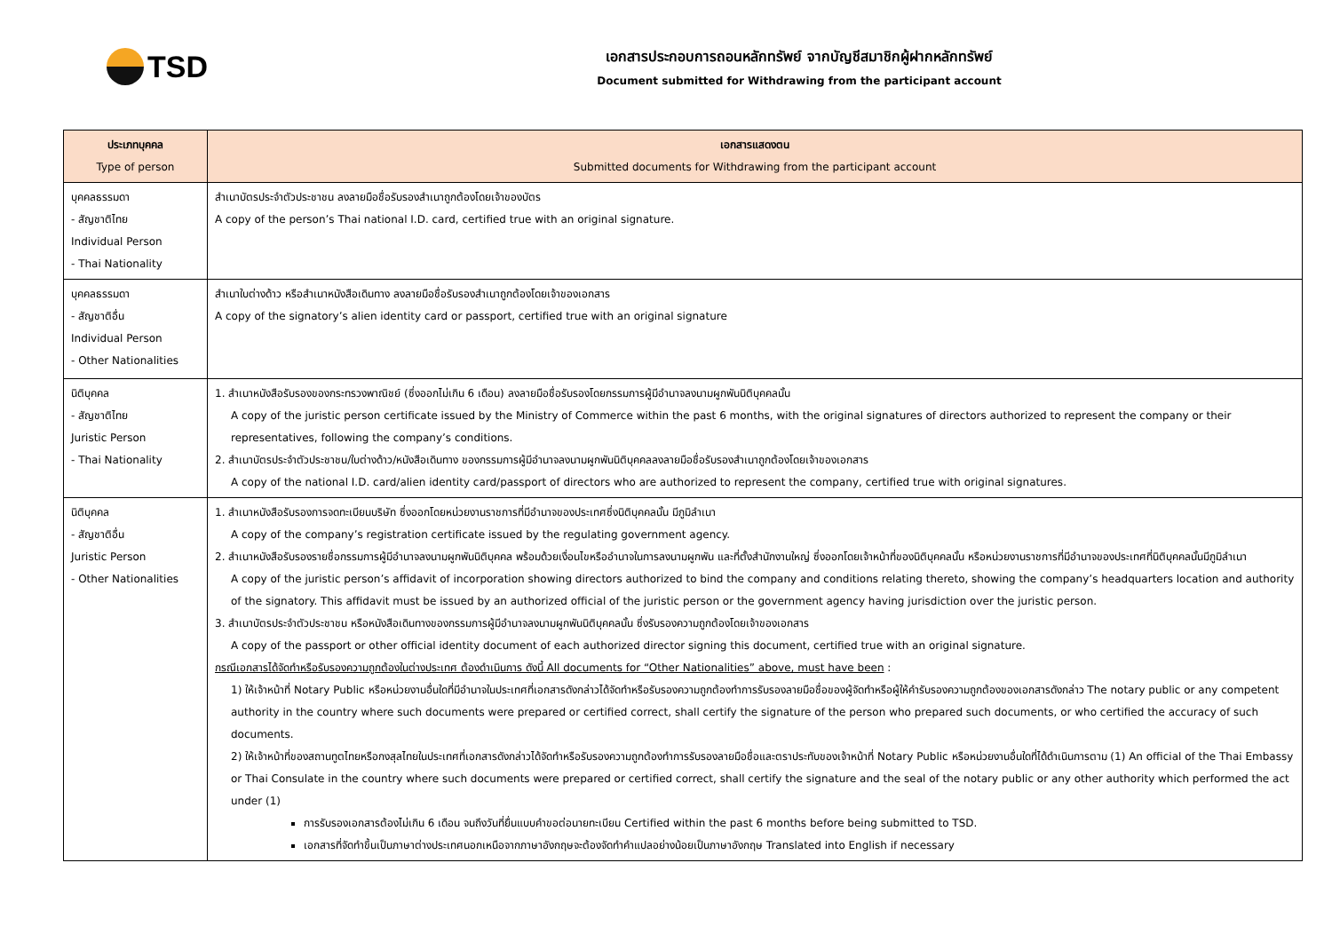TSD
เอกสารประกอบการถอนหลักทรัพย์ จากบัญชีสมาชิกผู้ฝากหลักทรัพย์
Document submitted for Withdrawing from the participant account
| ประเภทบุคคล Type of person | เอกสารแสดงตน Submitted documents for Withdrawing from the participant account |
| --- | --- |
| บุคคลธรรมดา - สัญชาติไทย Individual Person - Thai Nationality | สำเนาบัตรประจำตัวประชาชน ลงลายมือชื่อรับรองสำเนาถูกต้องโดยเจ้าของบัตร A copy of the person’s Thai national I.D. card, certified true with an original signature. |
| บุคคลธรรมดา - สัญชาติอื่น Individual Person - Other Nationalities | สำเนาใบต่างด้าว หรือสำเนาหนังสือเดินทาง ลงลายมือชื่อรับรองสำเนาถูกต้องโดยเจ้าของเอกสาร A copy of the signatory’s alien identity card or passport, certified true with an original signature |
| นิติบุคคล - สัญชาติไทย Juristic Person - Thai Nationality | 1. สำเนาหนังสือรับรองของกระทรวงพาณิชย์ (ซึ่งออกไม่เกิน 6 เดือน) ลงลายมือชื่อรับรองโดยกรรมการผู้มีอำนาจลงนามผูกพันนิติบุคคลนั้น A copy of the juristic person certificate issued by the Ministry of Commerce within the past 6 months, with the original signatures of directors authorized to represent the company or their representatives, following the company’s conditions. 2. สำเนาบัตรประจำตัวประชาชน/ใบต่างด้าว/หนังสือเดินทาง ของกรรมการผู้มีอำนาจลงนามผูกพันนิติบุคคลลงลายมือชื่อรับรองสำเนาถูกต้องโดยเจ้าของเอกสาร A copy of the national I.D. card/alien identity card/passport of directors who are authorized to represent the company, certified true with original signatures. |
| นิติบุคคล - สัญชาติอื่น Juristic Person - Other Nationalities | 1. สำเนาหนังสือรับรองการจดทะเบียนบริษัท ซึ่งออกโดยหน่วยงานราชการที่มีอำนาจของประเทศซึ่งนิติบุคคลนั้น มีภูมิลำเนา A copy of the company’s registration certificate issued by the regulating government agency. 2. สำเนาหนังสือรับรองรายชื่อกรรมการผู้มีอำนาจลงนามผูกพันนิติบุคคล พร้อมด้วยเงื่อนไขหรืออำนาจในการลงนามผูกพัน และที่ตั้งสำนักงานใหญ่ ซึ่งออกโดยเจ้าหน้าที่ของนิติบุคคลนั้น หรือหน่วยงานราชการที่มีอำนาจของประเทศที่นิติบุคคลนั้นมีภูมิลำเนา A copy of the juristic person’s affidavit of incorporation showing directors authorized to bind the company and conditions relating thereto, showing the company’s headquarters location and authority of the signatory. This affidavit must be issued by an authorized official of the juristic person or the government agency having jurisdiction over the juristic person. 3. สำเนาบัตรประจำตัวประชาชน หรือหนังสือเดินทางของกรรมการผู้มีอำนาจลงนามผูกพันนิติบุคคลนั้น ซึ่งรับรองความถูกต้องโดยเจ้าของเอกสาร A copy of the passport or other official identity document of each authorized director signing this document, certified true with an original signature. กรณีเอกสารได้จัดทำหรือรับรองความถูกต้องในต่างประเทศ ต้องดำเนินการ ดังนี้ All documents for “Other Nationalities” above, must have been : 1) ให้เจ้าหน้าที่ Notary Public หรือหน่วยงานอื่นใดที่มีอำนาจในประเทศที่เอกสารดังกล่าวได้จัดทำหรือรับรองความถูกต้องทำการรับรองลายมือชื่อของผู้จัดทำหรือผู้ให้คำรับรองความถูกต้องของเอกสารดังกล่าว The notary public or any competent authority in the country where such documents were prepared or certified correct, shall certify the signature of the person who prepared such documents, or who certified the accuracy of such documents. 2) ให้เจ้าหน้าที่ของสถานทูตไทยหรือกงสุลไทยในประเทศที่เอกสารดังกล่าวได้จัดทำหรือรับรองความถูกต้องทำการรับรองลายมือชื่อและตราประทับของเจ้าหน้าที่ Notary Public หรือหน่วยงานอื่นใดที่ได้ดำเนินการตาม (1) An official of the Thai Embassy or Thai Consulate in the country where such documents were prepared or certified correct, shall certify the signature and the seal of the notary public or any other authority which performed the act under (1) การรับรองเอกสารต้องไม่เกิน 6 เดือน จนถึงวันที่ยื่นแบบคำขอต่อนายทะเบียน Certified within the past 6 months before being submitted to TSD. เอกสารที่จัดทำขึ้นเป็นภาษาต่างประเทศนอกเหนือจากภาษาอังกฤษจะต้องจัดทำคำแปลอย่างน้อยเป็นภาษาอังกฤษ Translated into English if necessary |